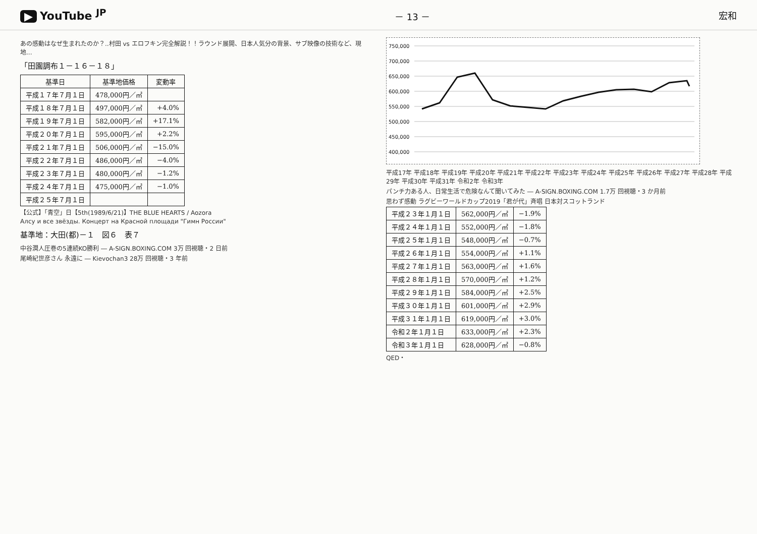▶ YouTube <sup>JP</sup>
－ 13 － 宏和
あの感動はなぜ生まれたのか？..村田 vs エロフキン完全解説！！ラウンド展開、日本人気分の背景、サブ映像の技術など、現地...
「田園調布１－１６－１８」
| 基準日 | 基準地価格 | 変動率 |
| --- | --- | --- |
| 平成１７年７月１日 | 478,000円／㎡ | |
| 平成１８年７月１日 | 497,000円／㎡ | +4.0% |
| 平成１９年７月１日 | 582,000円／㎡ | +17.1% |
| 平成２０年７月１日 | 595,000円／㎡ | +2.2% |
| 平成２１年７月１日 | 506,000円／㎡ | −15.0% |
| 平成２２年７月１日 | 486,000円／㎡ | −4.0% |
| 平成２３年７月１日 | 480,000円／㎡ | −1.2% |
| 平成２４年７月１日 | 475,000円／㎡ | −1.0% |
| 平成２５年７月１日 | | |
【公式】「青空」日【5th(1989/6/21)】THE BLUE HEARTS / Aozora
Алсу и все звёзды. Концерт на Красной площади "Гимн России"
基準地：大田(都)－１　図６　表７
中谷潤人圧巻の5連続KO勝利 ― A-SIGN.BOXING.COM 3万 回視聴・2 日前
尾崎紀世彦さん 永遠に ― Kievochan3 28万 回視聴・3 年前
750,000
700,000
650,000
600,000
550,000
500,000
450,000
400,000
平成17年 平成18年 平成19年 平成20年 平成21年 平成22年 平成23年 平成24年 平成25年 平成26年 平成27年 平成28年 平成29年 平成30年 平成31年 令和2年 令和3年
パンチ力ある人、日常生活で危険なんて聞いてみた ― A-SIGN.BOXING.COM 1.7万 回視聴・3 か月前
思わず感動 ラグビーワールドカップ2019「君が代」斉唱 日本対スコットランド
| 平成２３年１月１日 | 562,000円／㎡ | −1.9% |
| 平成２４年１月１日 | 552,000円／㎡ | −1.8% |
| 平成２５年１月１日 | 548,000円／㎡ | −0.7% |
| 平成２６年１月１日 | 554,000円／㎡ | +1.1% |
| 平成２７年１月１日 | 563,000円／㎡ | +1.6% |
| 平成２８年１月１日 | 570,000円／㎡ | +1.2% |
| 平成２９年１月１日 | 584,000円／㎡ | +2.5% |
| 平成３０年１月１日 | 601,000円／㎡ | +2.9% |
| 平成３１年１月１日 | 619,000円／㎡ | +3.0% |
| 令和２年１月１日 | 633,000円／㎡ | +2.3% |
| 令和３年１月１日 | 628,000円／㎡ | −0.8% |
QED・